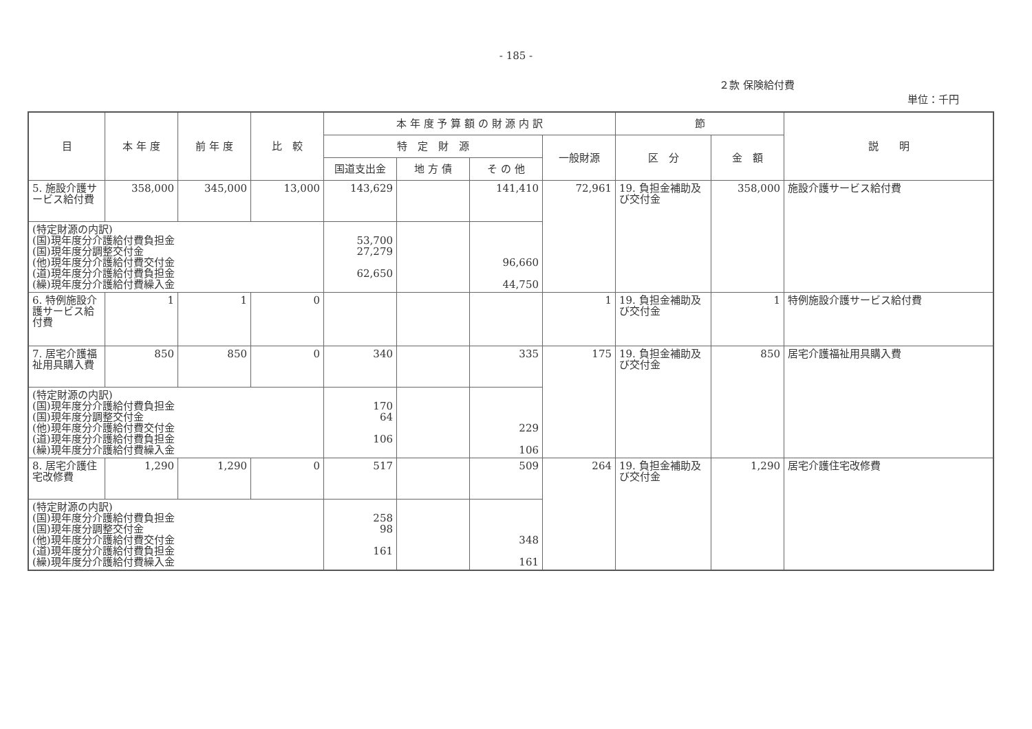- 185 -
２款 保険給付費
単位：千円
| 目 | 本 年 度 | 前 年 度 | 比 較 | 本 年 度 予 算 額 の 財 源 内 訳 | | | | 節 | | 説 明 |
| --- | --- | --- | --- | --- | --- | --- | --- | --- | --- | --- |
| | | | | 特 定 財 源 | | | 一般財源 | 区 分 | 金 額 | |
| | | | | 国道支出金 | 地 方 債 | そ の 他 | | | | |
| 5. 施設介護サービス給付費 | 358,000 | 345,000 | 13,000 | 143,629 | | 141,410 | 72,961 | 19. 負担金補助及び交付金 | 358,000 | 施設介護サービス給付費 |
| (特定財源の内訳) (国)現年度分介護給付費負担金 (国)現年度分調整交付金 (他)現年度分介護給付費交付金 (道)現年度分介護給付費負担金 (繰)現年度分介護給付費繰入金 | | | | 53,700 27,279 62,650 | | 96,660 44,750 | | | | |
| 6. 特例施設介護サービス給付費 | 1 | 1 | 0 | | | | 1 | 19. 負担金補助及び交付金 | 1 | 特例施設介護サービス給付費 |
| 7. 居宅介護福祉用具購入費 | 850 | 850 | 0 | 340 | | 335 | 175 | 19. 負担金補助及び交付金 | 850 | 居宅介護福祉用具購入費 |
| (特定財源の内訳) (国)現年度分介護給付費負担金 (国)現年度分調整交付金 (他)現年度分介護給付費交付金 (道)現年度分介護給付費負担金 (繰)現年度分介護給付費繰入金 | | | | 170 64 106 | | 229 106 | | | | |
| 8. 居宅介護住宅改修費 | 1,290 | 1,290 | 0 | 517 | | 509 | 264 | 19. 負担金補助及び交付金 | 1,290 | 居宅介護住宅改修費 |
| (特定財源の内訳) (国)現年度分介護給付費負担金 (国)現年度分調整交付金 (他)現年度分介護給付費交付金 (道)現年度分介護給付費負担金 (繰)現年度分介護給付費繰入金 | | | | 258 98 161 | | 348 161 | | | | |